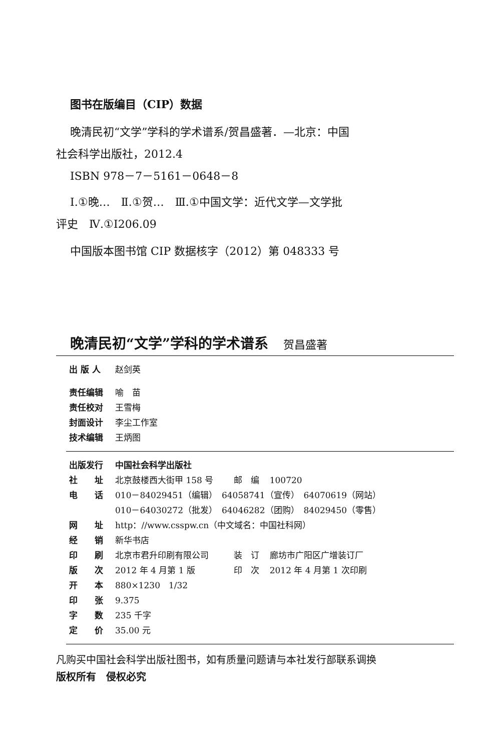图书在版编目（CIP）数据
晚清民初“文学”学科的学术谱系/贺昌盛著．—北京：中国
社会科学出版社，2012.4
ISBN 978－7－5161－0648－8
Ⅰ.①晚…　Ⅱ.①贺…　Ⅲ.①中国文学：近代文学—文学批
评史　Ⅳ.①I206.09
中国版本图书馆 CIP 数据核字（2012）第 048333 号
晚清民初“文学”学科的学术谱系 贺昌盛著
| 出 版 人 | 赵剑英 |
| 责任编辑 | 喻 苗 |
| 责任校对 | 王雪梅 |
| 封面设计 | 李尘工作室 |
| 技术编辑 | 王炳图 |
| 出版发行 | 中国社会科学出版社 | | |
| 社 址 | 北京鼓楼西大街甲 158 号 | 邮 编 | 100720 |
| 电 话 | 010－84029451（编辑） 64058741（宣传） 64070619（网站） | | |
| | 010－64030272（批发） 64046282（团购） 84029450（零售） | | |
| 网 址 | http：//www.csspw.cn（中文域名：中国社科网） | | |
| 经 销 | 新华书店 | | |
| 印 刷 | 北京市君升印刷有限公司 | 装 订 | 廊坊市广阳区广增装订厂 |
| 版 次 | 2012 年 4 月第 1 版 | 印 次 | 2012 年 4 月第 1 次印刷 |
| 开 本 | 880×1230 1/32 | | |
| 印 张 | 9.375 | | |
| 字 数 | 235 千字 | | |
| 定 价 | 35.00 元 | | |
凡购买中国社会科学出版社图书，如有质量问题请与本社发行部联系调换
版权所有　侵权必究